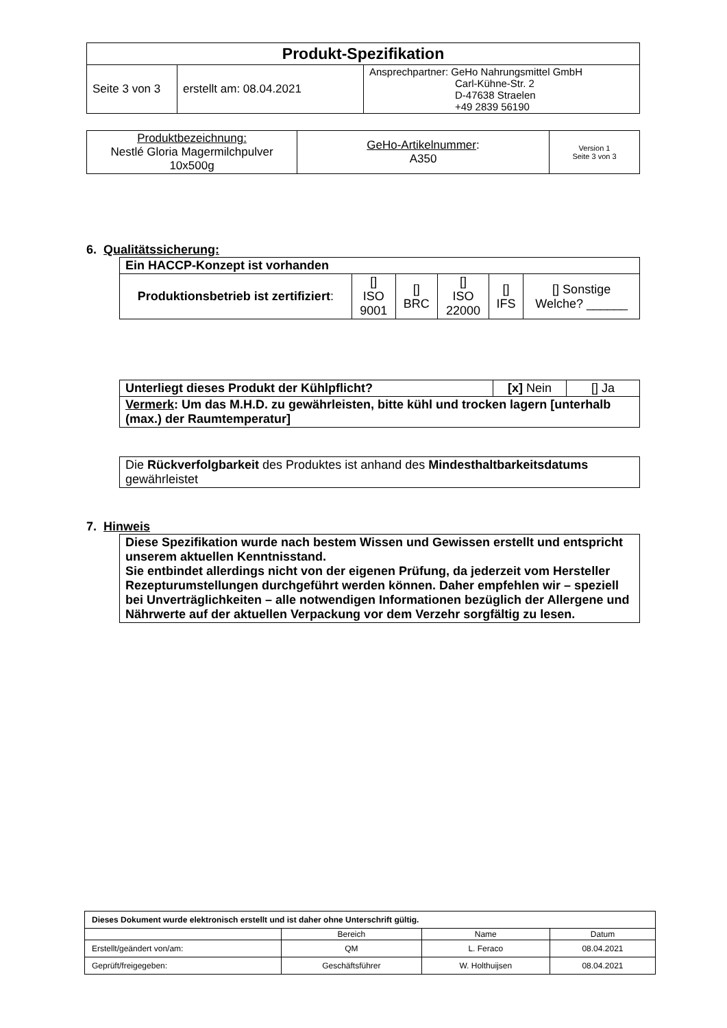| Produkt-Spezifikation | | |
| Seite 3 von 3 | erstellt am: 08.04.2021 | Ansprechpartner: GeHo Nahrungsmittel GmbH Carl-Kühne-Str. 2 D-47638 Straelen +49 2839 56190 |
| Produktbezeichnung: Nestlé Gloria Magermilchpulver 10x500g | GeHo-Artikelnummer : A350 | Version 1 Seite 3 von 3 |
6. Qualitätssicherung:
| Ein HACCP-Konzept ist vorhanden | | | | | |
| Produktionsbetrieb ist zertifiziert : | [] ISO 9001 | [] BRC | [] ISO 22000 | [] IFS | [] Sonstige Welche? ______ |
| Unterliegt dieses Produkt der Kühlpflicht? | [x] Nein | [] Ja |
| Vermerk : Um das M.H.D. zu gewährleisten, bitte kühl und trocken lagern [unterhalb (max.) der Raumtemperatur] | | |
| Die Rückverfolgbarkeit des Produktes ist anhand des Mindesthaltbarkeitsdatums gewährleistet |
7. Hinweis
| Diese Spezifikation wurde nach bestem Wissen und Gewissen erstellt und entspricht unserem aktuellen Kenntnisstand. Sie entbindet allerdings nicht von der eigenen Prüfung, da jederzeit vom Hersteller Rezepturumstellungen durchgeführt werden können. Daher empfehlen wir – speziell bei Unverträglichkeiten – alle notwendigen Informationen bezüglich der Allergene und Nährwerte auf der aktuellen Verpackung vor dem Verzehr sorgfältig zu lesen. |
| Dieses Dokument wurde elektronisch erstellt und ist daher ohne Unterschrift gültig. | | | |
| | Bereich | Name | Datum |
| Erstellt/geändert von/am: | QM | L. Feraco | 08.04.2021 |
| Geprüft/freigegeben: | Geschäftsführer | W. Holthuijsen | 08.04.2021 |